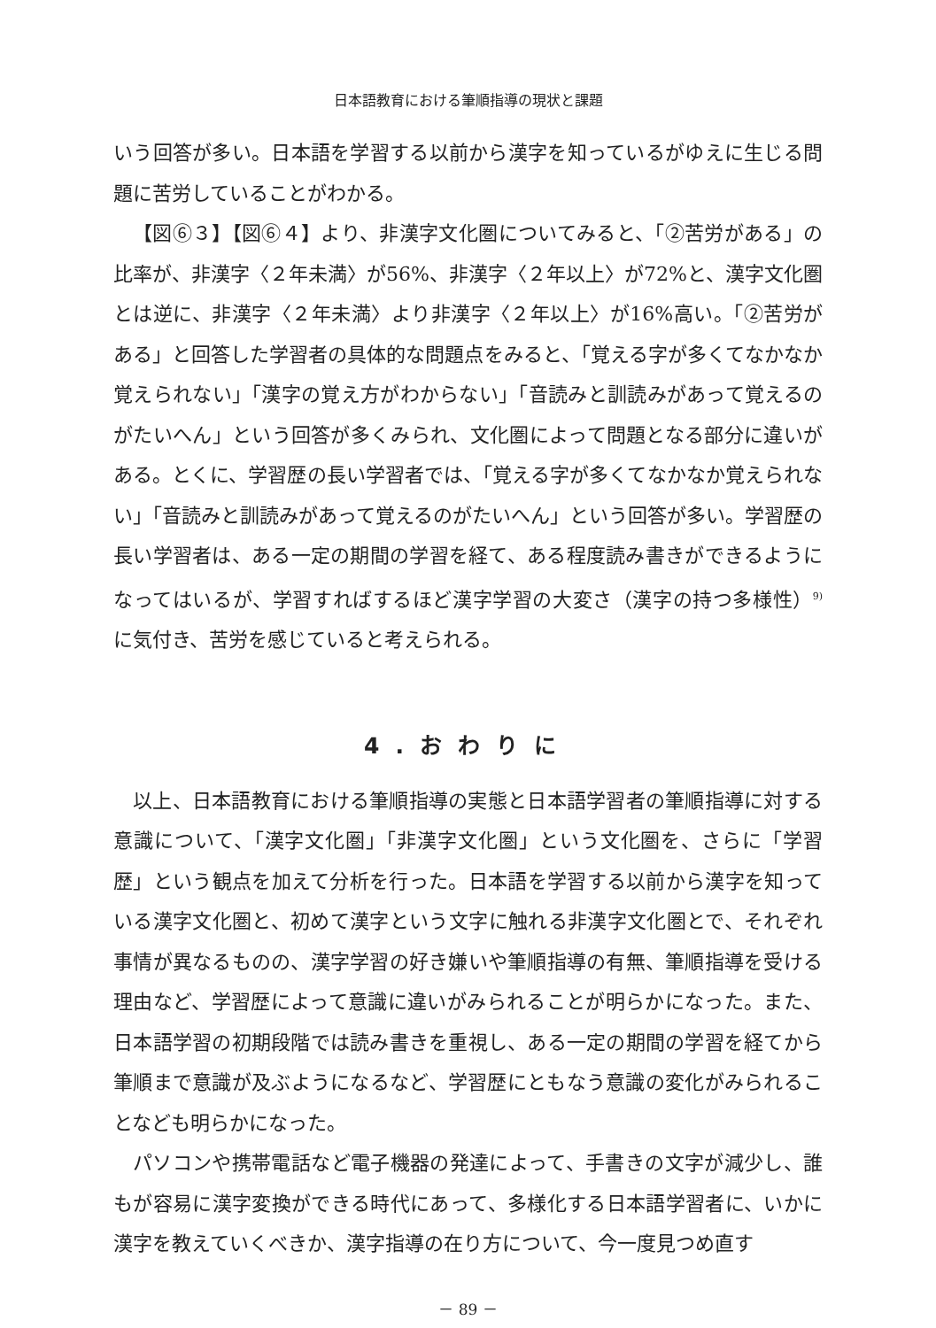日本語教育における筆順指導の現状と課題
いう回答が多い。日本語を学習する以前から漢字を知っているがゆえに生じる問題に苦労していることがわかる。
【図⑥３】【図⑥４】より、非漢字文化圏についてみると、「②苦労がある」の比率が、非漢字〈２年未満〉が56%、非漢字〈２年以上〉が72%と、漢字文化圏とは逆に、非漢字〈２年未満〉より非漢字〈２年以上〉が16%高い。「②苦労がある」と回答した学習者の具体的な問題点をみると、「覚える字が多くてなかなか覚えられない」「漢字の覚え方がわからない」「音読みと訓読みがあって覚えるのがたいへん」という回答が多くみられ、文化圏によって問題となる部分に違いがある。とくに、学習歴の長い学習者では、「覚える字が多くてなかなか覚えられない」「音読みと訓読みがあって覚えるのがたいへん」という回答が多い。学習歴の長い学習者は、ある一定の期間の学習を経て、ある程度読み書きができるようになってはいるが、学習すればするほど漢字学習の大変さ（漢字の持つ多様性）<sup>9)</sup> に気付き、苦労を感じていると考えられる。
4.おわりに
以上、日本語教育における筆順指導の実態と日本語学習者の筆順指導に対する意識について、「漢字文化圏」「非漢字文化圏」という文化圏を、さらに「学習歴」という観点を加えて分析を行った。日本語を学習する以前から漢字を知っている漢字文化圏と、初めて漢字という文字に触れる非漢字文化圏とで、それぞれ事情が異なるものの、漢字学習の好き嫌いや筆順指導の有無、筆順指導を受ける理由など、学習歴によって意識に違いがみられることが明らかになった。また、日本語学習の初期段階では読み書きを重視し、ある一定の期間の学習を経てから筆順まで意識が及ぶようになるなど、学習歴にともなう意識の変化がみられることなども明らかになった。
パソコンや携帯電話など電子機器の発達によって、手書きの文字が減少し、誰もが容易に漢字変換ができる時代にあって、多様化する日本語学習者に、いかに漢字を教えていくべきか、漢字指導の在り方について、今一度見つめ直す
－ 89 －